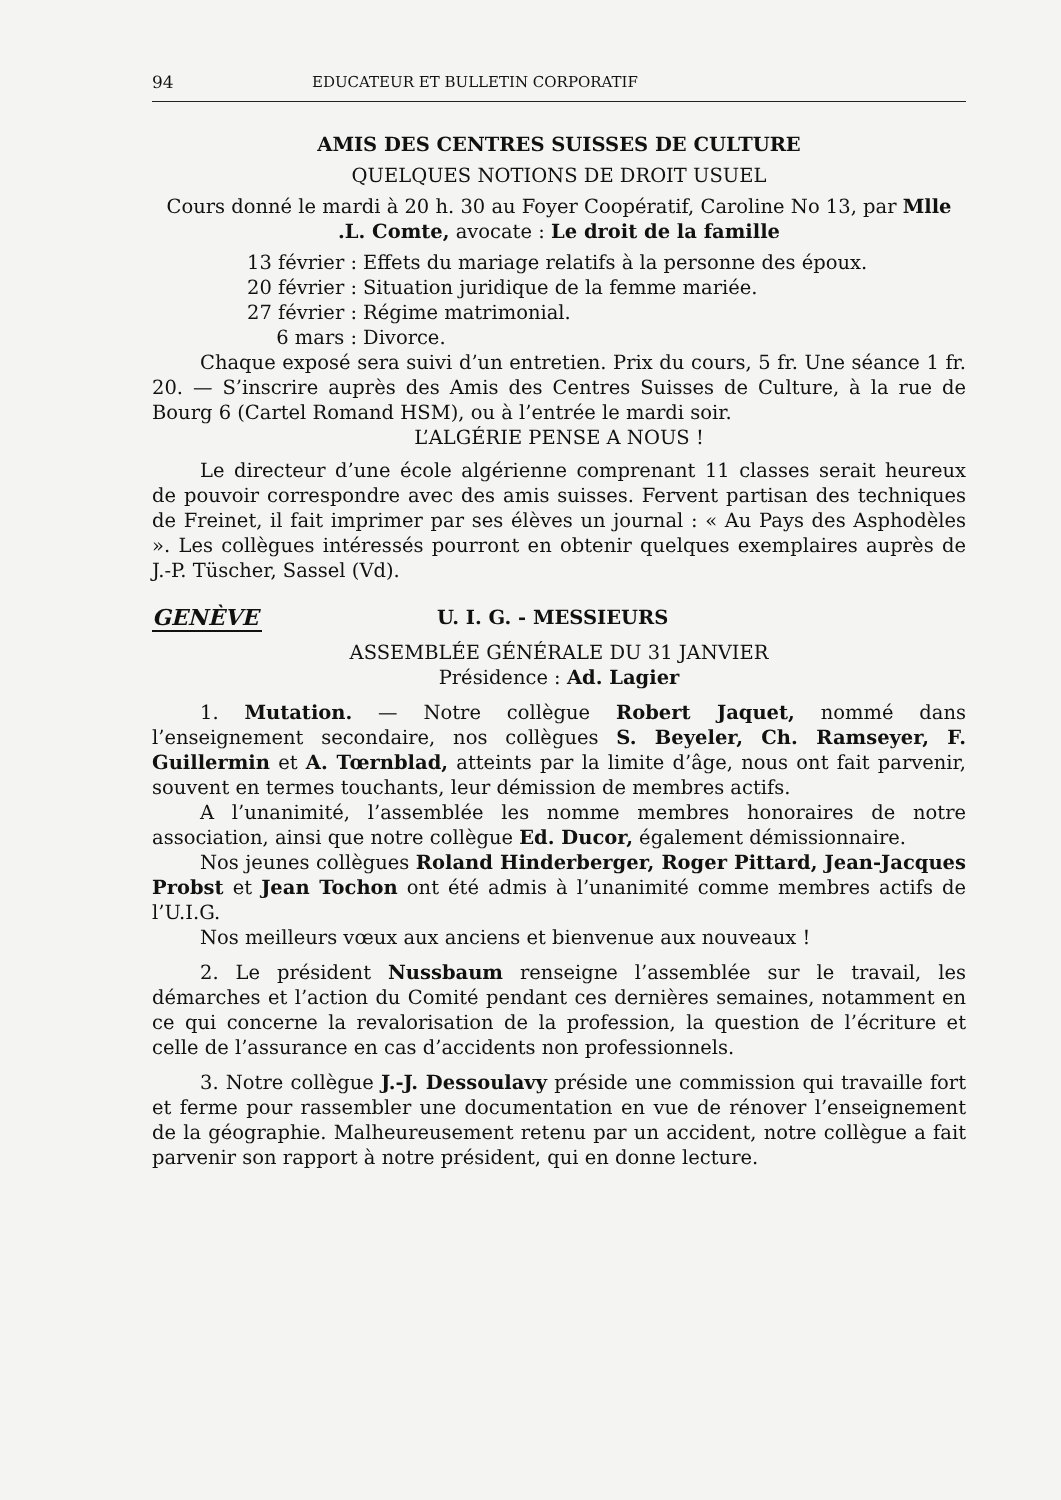94 EDUCATEUR ET BULLETIN CORPORATIF
AMIS DES CENTRES SUISSES DE CULTURE
QUELQUES NOTIONS DE DROIT USUEL
Cours donné le mardi à 20 h. 30 au Foyer Coopératif, Caroline No 13, par Mlle .L. Comte, avocate : Le droit de la famille
13 février : Effets du mariage relatifs à la personne des époux.
20 février : Situation juridique de la femme mariée.
27 février : Régime matrimonial.
6 mars : Divorce.
Chaque exposé sera suivi d’un entretien. Prix du cours, 5 fr. Une séance 1 fr. 20. — S’inscrire auprès des Amis des Centres Suisses de Culture, à la rue de Bourg 6 (Cartel Romand HSM), ou à l’entrée le mardi soir.
L’ALGÉRIE PENSE A NOUS !
Le directeur d’une école algérienne comprenant 11 classes serait heureux de pouvoir correspondre avec des amis suisses. Fervent partisan des techniques de Freinet, il fait imprimer par ses élèves un journal : « Au Pays des Asphodèles ». Les collègues intéressés pourront en obtenir quelques exemplaires auprès de J.-P. Tüscher, Sassel (Vd).
GENÈVE U. I. G. - MESSIEURS
ASSEMBLÉE GÉNÉRALE DU 31 JANVIER
Présidence : Ad. Lagier
1. Mutation. — Notre collègue Robert Jaquet, nommé dans l’enseignement secondaire, nos collègues S. Beyeler, Ch. Ramseyer, F. Guillermin et A. Tœrnblad, atteints par la limite d’âge, nous ont fait parvenir, souvent en termes touchants, leur démission de membres actifs.
A l’unanimité, l’assemblée les nomme membres honoraires de notre association, ainsi que notre collègue Ed. Ducor, également démissionnaire.
Nos jeunes collègues Roland Hinderberger, Roger Pittard, Jean-Jacques Probst et Jean Tochon ont été admis à l’unanimité comme membres actifs de l’U.I.G.
Nos meilleurs vœux aux anciens et bienvenue aux nouveaux !
2. Le président Nussbaum renseigne l’assemblée sur le travail, les démarches et l’action du Comité pendant ces dernières semaines, notamment en ce qui concerne la revalorisation de la profession, la question de l’écriture et celle de l’assurance en cas d’accidents non professionnels.
3. Notre collègue J.-J. Dessoulavy préside une commission qui travaille fort et ferme pour rassembler une documentation en vue de rénover l’enseignement de la géographie. Malheureusement retenu par un accident, notre collègue a fait parvenir son rapport à notre président, qui en donne lecture.